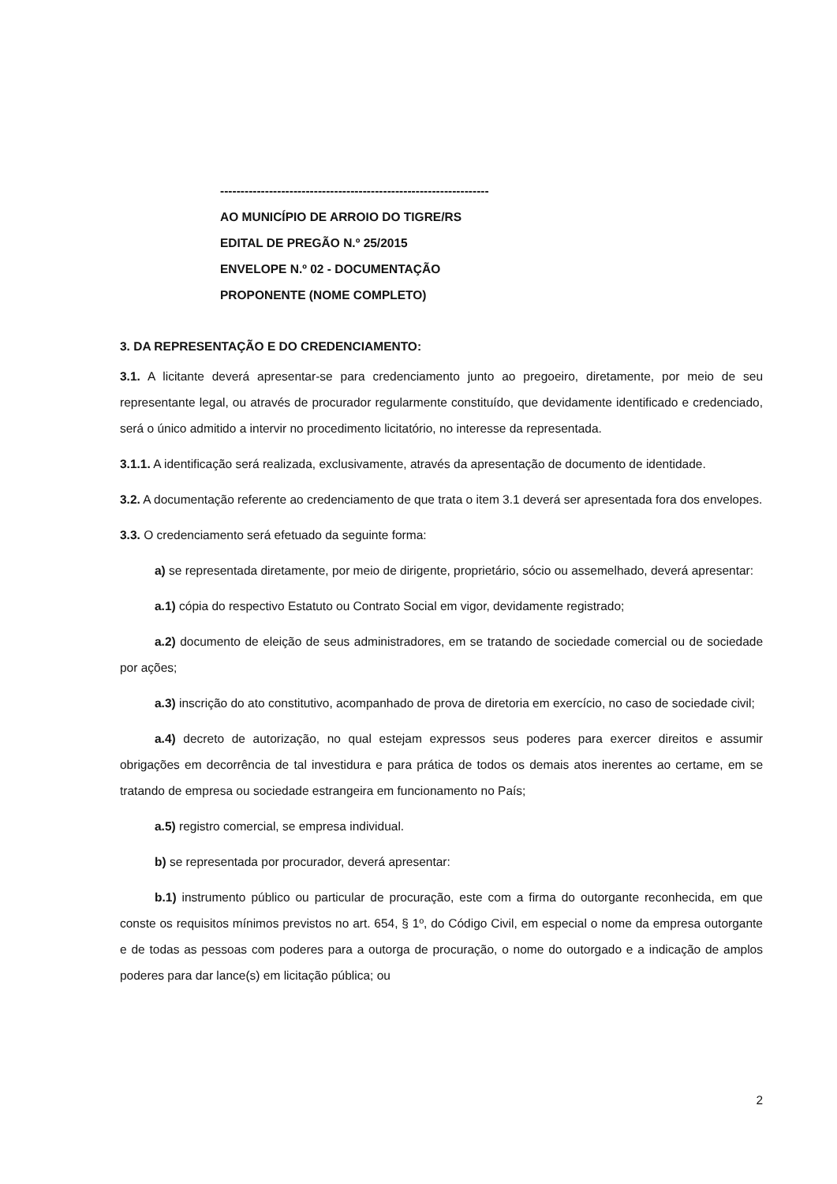------------------------------------------------------------------
AO MUNICÍPIO DE ARROIO DO TIGRE/RS
EDITAL DE PREGÃO N.º 25/2015
ENVELOPE N.º 02 - DOCUMENTAÇÃO
PROPONENTE (NOME COMPLETO)
3. DA REPRESENTAÇÃO E DO CREDENCIAMENTO:
3.1. A licitante deverá apresentar-se para credenciamento junto ao pregoeiro, diretamente, por meio de seu representante legal, ou através de procurador regularmente constituído, que devidamente identificado e credenciado, será o único admitido a intervir no procedimento licitatório, no interesse da representada.
3.1.1. A identificação será realizada, exclusivamente, através da apresentação de documento de identidade.
3.2. A documentação referente ao credenciamento de que trata o item 3.1 deverá ser apresentada fora dos envelopes.
3.3. O credenciamento será efetuado da seguinte forma:
a) se representada diretamente, por meio de dirigente, proprietário, sócio ou assemelhado, deverá apresentar:
a.1) cópia do respectivo Estatuto ou Contrato Social em vigor, devidamente registrado;
a.2) documento de eleição de seus administradores, em se tratando de sociedade comercial ou de sociedade por ações;
a.3) inscrição do ato constitutivo, acompanhado de prova de diretoria em exercício, no caso de sociedade civil;
a.4) decreto de autorização, no qual estejam expressos seus poderes para exercer direitos e assumir obrigações em decorrência de tal investidura e para prática de todos os demais atos inerentes ao certame, em se tratando de empresa ou sociedade estrangeira em funcionamento no País;
a.5) registro comercial, se empresa individual.
b) se representada por procurador, deverá apresentar:
b.1) instrumento público ou particular de procuração, este com a firma do outorgante reconhecida, em que conste os requisitos mínimos previstos no art. 654, § 1º, do Código Civil, em especial o nome da empresa outorgante e de todas as pessoas com poderes para a outorga de procuração, o nome do outorgado e a indicação de amplos poderes para dar lance(s) em licitação pública; ou
2